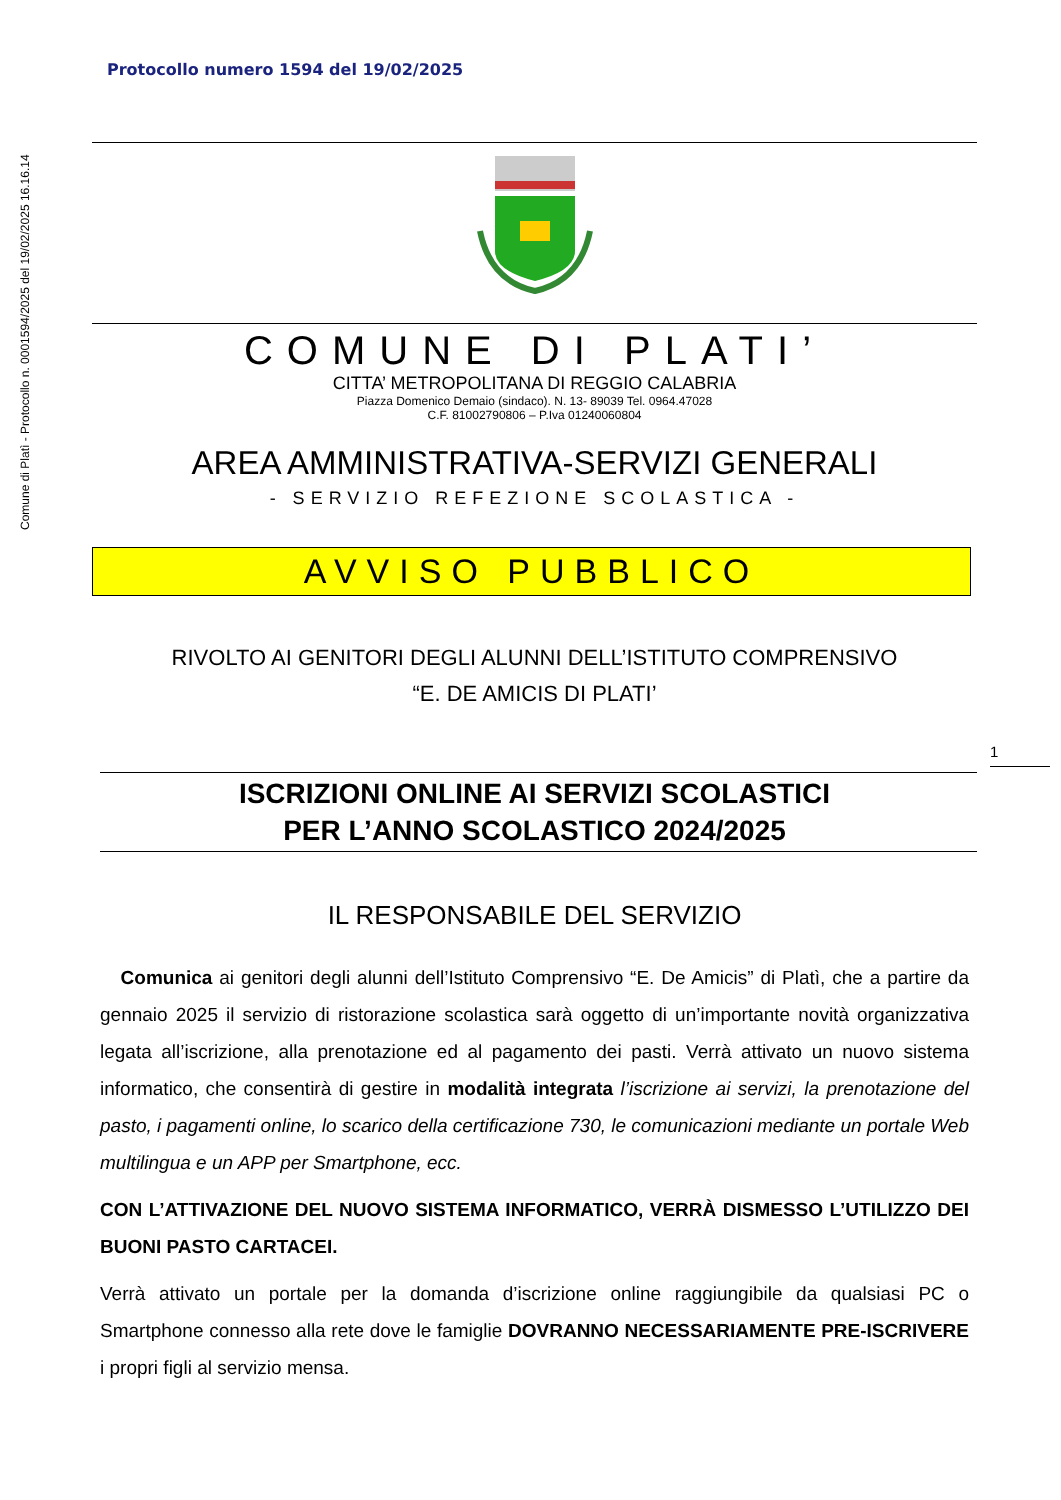Comune di Platì - Protocollo n. 0001594/2025 del 19/02/2025 16.16.14
Protocollo numero 1594 del 19/02/2025
1
COMUNE DI PLATI’
CITTA’ METROPOLITANA DI REGGIO CALABRIA
Piazza Domenico Demaio (sindaco). N. 13- 89039 Tel. 0964.47028
C.F. 81002790806 – P.Iva 01240060804
AREA AMMINISTRATIVA-SERVIZI GENERALI
- SERVIZIO REFEZIONE SCOLASTICA -
AVVISO PUBBLICO
RIVOLTO AI GENITORI DEGLI ALUNNI DELL’ISTITUTO COMPRENSIVO
“E. DE AMICIS DI PLATI’
ISCRIZIONI ONLINE AI SERVIZI SCOLASTICI
PER L’ANNO SCOLASTICO 2024/2025
IL RESPONSABILE DEL SERVIZIO
Comunica ai genitori degli alunni dell’Istituto Comprensivo “E. De Amicis” di Platì, che a partire da gennaio 2025 il servizio di ristorazione scolastica sarà oggetto di un’importante novità organizzativa legata all’iscrizione, alla prenotazione ed al pagamento dei pasti. Verrà attivato un nuovo sistema informatico, che consentirà di gestire in modalità integrata l’iscrizione ai servizi, la prenotazione del pasto, i pagamenti online, lo scarico della certificazione 730, le comunicazioni mediante un portale Web multilingua e un APP per Smartphone, ecc.
CON L’ATTIVAZIONE DEL NUOVO SISTEMA INFORMATICO, VERRÀ DISMESSO L’UTILIZZO DEI BUONI PASTO CARTACEI.
Verrà attivato un portale per la domanda d’iscrizione online raggiungibile da qualsiasi PC o Smartphone connesso alla rete dove le famiglie DOVRANNO NECESSARIAMENTE PRE-ISCRIVERE i propri figli al servizio mensa.